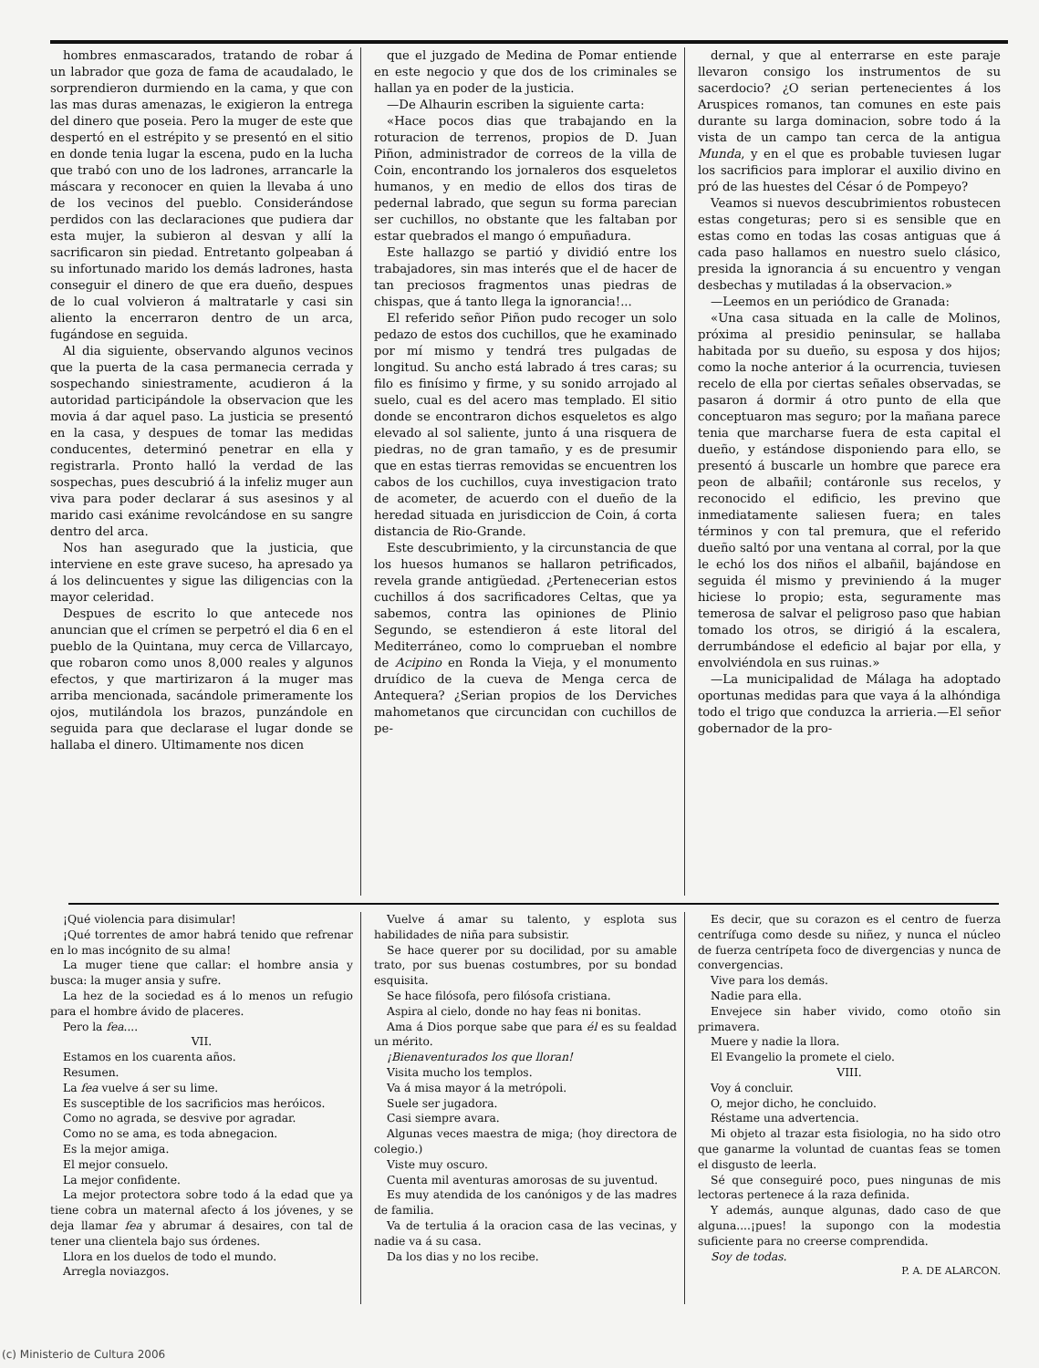hombres enmascarados, tratando de robar á un labrador que goza de fama de acaudalado, le sorprendieron durmiendo en la cama, y que con las mas duras amenazas, le exigieron la entrega del dinero que poseia. Pero la muger de este que despertó en el estrépito y se presentó en el sitio en donde tenia lugar la escena, pudo en la lucha que trabó con uno de los ladrones, arrancarle la máscara y reconocer en quien la llevaba á uno de los vecinos del pueblo. Considerándose perdidos con las declaraciones que pudiera dar esta mujer, la subieron al desvan y allí la sacrificaron sin piedad. Entretanto golpeaban á su infortunado marido los demás ladrones, hasta conseguir el dinero de que era dueño, despues de lo cual volvieron á maltratarle y casi sin aliento la encerraron dentro de un arca, fugándose en seguida.
Al dia siguiente, observando algunos vecinos que la puerta de la casa permanecia cerrada y sospechando siniestramente, acudieron á la autoridad participándole la observacion que les movia á dar aquel paso. La justicia se presentó en la casa, y despues de tomar las medidas conducentes, determinó penetrar en ella y registrarla. Pronto halló la verdad de las sospechas, pues descubrió á la infeliz muger aun viva para poder declarar á sus asesinos y al marido casi exánime revolcándose en su sangre dentro del arca.
Nos han asegurado que la justicia, que interviene en este grave suceso, ha apresado ya á los delincuentes y sigue las diligencias con la mayor celeridad.
Despues de escrito lo que antecede nos anuncian que el crímen se perpetró el dia 6 en el pueblo de la Quintana, muy cerca de Villarcayo, que robaron como unos 8,000 reales y algunos efectos, y que martirizaron á la muger mas arriba mencionada, sacándole primeramente los ojos, mutilándola los brazos, punzándole en seguida para que declarase el lugar donde se hallaba el dinero. Ultimamente nos dicen
que el juzgado de Medina de Pomar entiende en este negocio y que dos de los criminales se hallan ya en poder de la justicia.
—De Alhaurin escriben la siguiente carta:
«Hace pocos dias que trabajando en la roturacion de terrenos, propios de D. Juan Piñon, administrador de correos de la villa de Coin, encontrando los jornaleros dos esqueletos humanos, y en medio de ellos dos tiras de pedernal labrado, que segun su forma parecian ser cuchillos, no obstante que les faltaban por estar quebrados el mango ó empuñadura.
Este hallazgo se partió y dividió entre los trabajadores, sin mas interés que el de hacer de tan preciosos fragmentos unas piedras de chispas, que á tanto llega la ignorancia!...
El referido señor Piñon pudo recoger un solo pedazo de estos dos cuchillos, que he examinado por mí mismo y tendrá tres pulgadas de longitud. Su ancho está labrado á tres caras; su filo es finísimo y firme, y su sonido arrojado al suelo, cual es del acero mas templado. El sitio donde se encontraron dichos esqueletos es algo elevado al sol saliente, junto á una risquera de piedras, no de gran tamaño, y es de presumir que en estas tierras removidas se encuentren los cabos de los cuchillos, cuya investigacion trato de acometer, de acuerdo con el dueño de la heredad situada en jurisdiccion de Coin, á corta distancia de Rio-Grande.
Este descubrimiento, y la circunstancia de que los huesos humanos se hallaron petrificados, revela grande antigüedad. ¿Pertenecerian estos cuchillos á dos sacrificadores Celtas, que ya sabemos, contra las opiniones de Plinio Segundo, se estendieron á este litoral del Mediterráneo, como lo comprueban el nombre de Acipino en Ronda la Vieja, y el monumento druídico de la cueva de Menga cerca de Antequera? ¿Serian propios de los Derviches mahometanos que circuncidan con cuchillos de pe-
dernal, y que al enterrarse en este paraje llevaron consigo los instrumentos de su sacerdocio? ¿O serian pertenecientes á los Aruspices romanos, tan comunes en este pais durante su larga dominacion, sobre todo á la vista de un campo tan cerca de la antigua Munda, y en el que es probable tuviesen lugar los sacrificios para implorar el auxilio divino en pró de las huestes del César ó de Pompeyo?
Veamos si nuevos descubrimientos robustecen estas congeturas; pero si es sensible que en estas como en todas las cosas antiguas que á cada paso hallamos en nuestro suelo clásico, presida la ignorancia á su encuentro y vengan desbechas y mutiladas á la observacion.»
—Leemos en un periódico de Granada:
«Una casa situada en la calle de Molinos, próxima al presidio peninsular, se hallaba habitada por su dueño, su esposa y dos hijos; como la noche anterior á la ocurrencia, tuviesen recelo de ella por ciertas señales observadas, se pasaron á dormir á otro punto de ella que conceptuaron mas seguro; por la mañana parece tenia que marcharse fuera de esta capital el dueño, y estándose disponiendo para ello, se presentó á buscarle un hombre que parece era peon de albañil; contáronle sus recelos, y reconocido el edificio, les previno que inmediatamente saliesen fuera; en tales términos y con tal premura, que el referido dueño saltó por una ventana al corral, por la que le echó los dos niños el albañil, bajándose en seguida él mismo y previniendo á la muger hiciese lo propio; esta, seguramente mas temerosa de salvar el peligroso paso que habian tomado los otros, se dirigió á la escalera, derrumbándose el edeficio al bajar por ella, y envolviéndola en sus ruinas.»
—La municipalidad de Málaga ha adoptado oportunas medidas para que vaya á la alhóndiga todo el trigo que conduzca la arrieria.—El señor gobernador de la pro-
¡Qué violencia para disimular!
¡Qué torrentes de amor habrá tenido que refrenar en lo mas incógnito de su alma!
La muger tiene que callar: el hombre ansia y busca: la muger ansia y sufre.
La hez de la sociedad es á lo menos un refugio para el hombre ávido de placeres.
Pero la fea....
VII.
Estamos en los cuarenta años.
Resumen.
La fea vuelve á ser su lime.
Es susceptible de los sacrificios mas heróicos.
Como no agrada, se desvive por agradar.
Como no se ama, es toda abnegacion.
Es la mejor amiga.
El mejor consuelo.
La mejor confidente.
La mejor protectora sobre todo á la edad que ya tiene cobra un maternal afecto á los jóvenes, y se deja llamar fea y abrumar á desaires, con tal de tener una clientela bajo sus órdenes.
Llora en los duelos de todo el mundo.
Arregla noviazgos.
Vuelve á amar su talento, y esplota sus habilidades de niña para subsistir.
Se hace querer por su docilidad, por su amable trato, por sus buenas costumbres, por su bondad esquisita.
Se hace filósofa, pero filósofa cristiana.
Aspira al cielo, donde no hay feas ni bonitas.
Ama á Dios porque sabe que para él es su fealdad un mérito.
¡Bienaventurados los que lloran!
Visita mucho los templos.
Va á misa mayor á la metrópoli.
Suele ser jugadora.
Casi siempre avara.
Algunas veces maestra de miga; (hoy directora de colegio.)
Viste muy oscuro.
Cuenta mil aventuras amorosas de su juventud.
Es muy atendida de los canónigos y de las madres de familia.
Va de tertulia á la oracion casa de las vecinas, y nadie va á su casa.
Da los dias y no los recibe.
Es decir, que su corazon es el centro de fuerza centrífuga como desde su niñez, y nunca el núcleo de fuerza centrípeta foco de divergencias y nunca de convergencias.
Vive para los demás.
Nadie para ella.
Envejece sin haber vivido, como otoño sin primavera.
Muere y nadie la llora.
El Evangelio la promete el cielo.
VIII.
Voy á concluir.
O, mejor dicho, he concluido.
Réstame una advertencia.
Mi objeto al trazar esta fisiologia, no ha sido otro que ganarme la voluntad de cuantas feas se tomen el disgusto de leerla.
Sé que conseguiré poco, pues ningunas de mis lectoras pertenece á la raza definida.
Y además, aunque algunas, dado caso de que alguna....¡pues! la supongo con la modestia suficiente para no creerse comprendida.
Soy de todas.
P. A. DE ALARCON.
(c) Ministerio de Cultura 2006